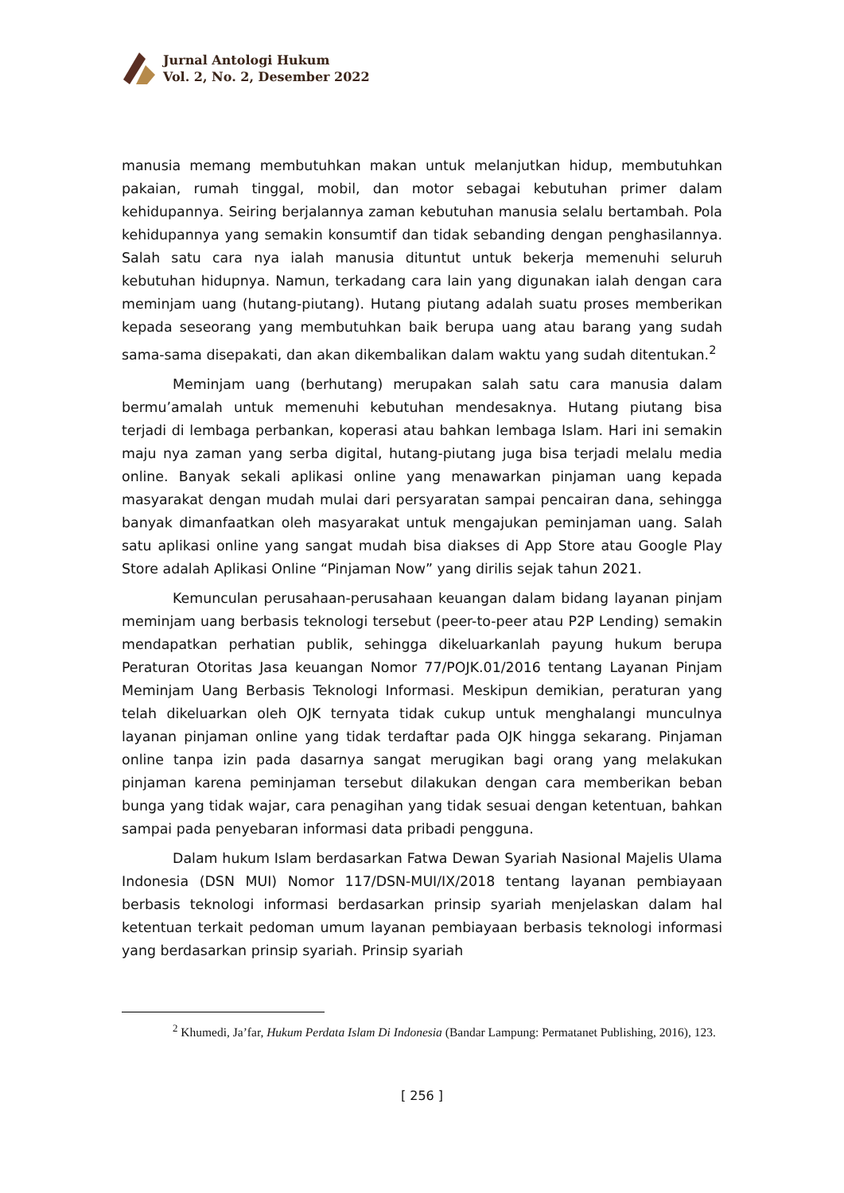Jurnal Antologi Hukum
Vol. 2, No. 2, Desember 2022
manusia memang membutuhkan makan untuk melanjutkan hidup, membutuhkan pakaian, rumah tinggal, mobil, dan motor sebagai kebutuhan primer dalam kehidupannya. Seiring berjalannya zaman kebutuhan manusia selalu bertambah. Pola kehidupannya yang semakin konsumtif dan tidak sebanding dengan penghasilannya. Salah satu cara nya ialah manusia dituntut untuk bekerja memenuhi seluruh kebutuhan hidupnya. Namun, terkadang cara lain yang digunakan ialah dengan cara meminjam uang (hutang-piutang). Hutang piutang adalah suatu proses memberikan kepada seseorang yang membutuhkan baik berupa uang atau barang yang sudah sama-sama disepakati, dan akan dikembalikan dalam waktu yang sudah ditentukan.<sup>2</sup>
Meminjam uang (berhutang) merupakan salah satu cara manusia dalam bermu’amalah untuk memenuhi kebutuhan mendesaknya. Hutang piutang bisa terjadi di lembaga perbankan, koperasi atau bahkan lembaga Islam. Hari ini semakin maju nya zaman yang serba digital, hutang-piutang juga bisa terjadi melalu media online. Banyak sekali aplikasi online yang menawarkan pinjaman uang kepada masyarakat dengan mudah mulai dari persyaratan sampai pencairan dana, sehingga banyak dimanfaatkan oleh masyarakat untuk mengajukan peminjaman uang. Salah satu aplikasi online yang sangat mudah bisa diakses di App Store atau Google Play Store adalah Aplikasi Online “Pinjaman Now” yang dirilis sejak tahun 2021.
Kemunculan perusahaan-perusahaan keuangan dalam bidang layanan pinjam meminjam uang berbasis teknologi tersebut (peer-to-peer atau P2P Lending) semakin mendapatkan perhatian publik, sehingga dikeluarkanlah payung hukum berupa Peraturan Otoritas Jasa keuangan Nomor 77/POJK.01/2016 tentang Layanan Pinjam Meminjam Uang Berbasis Teknologi Informasi. Meskipun demikian, peraturan yang telah dikeluarkan oleh OJK ternyata tidak cukup untuk menghalangi munculnya layanan pinjaman online yang tidak terdaftar pada OJK hingga sekarang. Pinjaman online tanpa izin pada dasarnya sangat merugikan bagi orang yang melakukan pinjaman karena peminjaman tersebut dilakukan dengan cara memberikan beban bunga yang tidak wajar, cara penagihan yang tidak sesuai dengan ketentuan, bahkan sampai pada penyebaran informasi data pribadi pengguna.
Dalam hukum Islam berdasarkan Fatwa Dewan Syariah Nasional Majelis Ulama Indonesia (DSN MUI) Nomor 117/DSN-MUI/IX/2018 tentang layanan pembiayaan berbasis teknologi informasi berdasarkan prinsip syariah menjelaskan dalam hal ketentuan terkait pedoman umum layanan pembiayaan berbasis teknologi informasi yang berdasarkan prinsip syariah. Prinsip syariah
<sup>2</sup> Khumedi, Ja’far, Hukum Perdata Islam Di Indonesia (Bandar Lampung: Permatanet Publishing, 2016), 123.
[ 256 ]